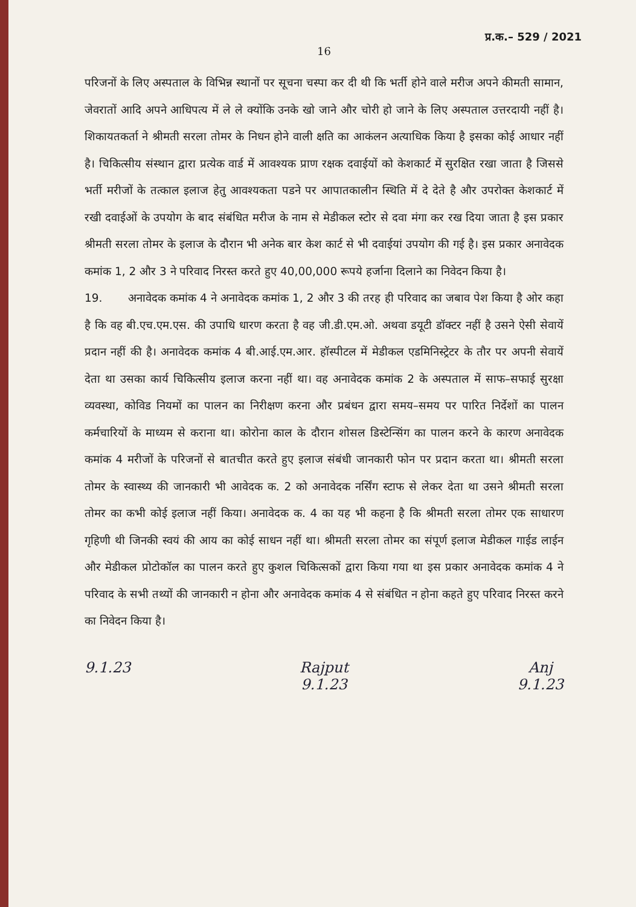प्र.क.– 529 / 2021
16
परिजनों के लिए अस्पताल के विभिन्न स्थानों पर सूचना चस्पा कर दी थी कि भर्ती होने वाले मरीज अपने कीमती सामान, जेवरातों आदि अपने आधिपत्य में ले ले क्योंकि उनके खो जाने और चोरी हो जाने के लिए अस्पताल उत्तरदायी नहीं है। शिकायतकर्ता ने श्रीमती सरला तोमर के निधन होने वाली क्षति का आकंलन अत्याधिक किया है इसका कोई आधार नहीं है। चिकित्सीय संस्थान द्वारा प्रत्येक वार्ड में आवश्यक प्राण रक्षक दवाईयों को केशकार्ट में सुरक्षित रखा जाता है जिससे भर्ती मरीजों के तत्काल इलाज हेतु आवश्यकता पडने पर आपातकालीन स्थिति में दे देते है और उपरोक्त केशकार्ट में रखी दवाईओं के उपयोग के बाद संबंधित मरीज के नाम से मेडीकल स्टोर से दवा मंगा कर रख दिया जाता है इस प्रकार श्रीमती सरला तोमर के इलाज के दौरान भी अनेक बार केश कार्ट से भी दवाईयां उपयोग की गई है। इस प्रकार अनावेदक कमांक 1, 2 और 3 ने परिवाद निरस्त करते हुए 40,00,000 रूपये हर्जाना दिलाने का निवेदन किया है।
19. अनावेदक कमांक 4 ने अनावेदक कमांक 1, 2 और 3 की तरह ही परिवाद का जबाव पेश किया है ओर कहा है कि वह बी.एच.एम.एस. की उपाधि धारण करता है वह जी.डी.एम.ओ. अथवा डयूटी डॉक्टर नहीं है उसने ऐसी सेवायें प्रदान नहीं की है। अनावेदक कमांक 4 बी.आई.एम.आर. हॉस्पीटल में मेडीकल एडमिनिस्ट्रेटर के तौर पर अपनी सेवायें देता था उसका कार्य चिकित्सीय इलाज करना नहीं था। वह अनावेदक कमांक 2 के अस्पताल में साफ–सफाई सुरक्षा व्यवस्था, कोविड नियमों का पालन का निरीक्षण करना और प्रबंधन द्वारा समय–समय पर पारित निर्देशों का पालन कर्मचारियों के माध्यम से कराना था। कोरोना काल के दौरान शोसल डिस्टेन्सिंग का पालन करने के कारण अनावेदक कमांक 4 मरीजों के परिजनों से बातचीत करते हुए इलाज संबंधी जानकारी फोन पर प्रदान करता था। श्रीमती सरला तोमर के स्वास्थ्य की जानकारी भी आवेदक क. 2 को अनावेदक नर्सिंग स्टाफ से लेकर देता था उसने श्रीमती सरला तोमर का कभी कोई इलाज नहीं किया। अनावेदक क. 4 का यह भी कहना है कि श्रीमती सरला तोमर एक साधारण गृहिणी थी जिनकी स्वयं की आय का कोई साधन नहीं था। श्रीमती सरला तोमर का संपूर्ण इलाज मेडीकल गाईड लाईन और मेडीकल प्रोटोकॉल का पालन करते हुए कुशल चिकित्सकों द्वारा किया गया था इस प्रकार अनावेदक कमांक 4 ने परिवाद के सभी तथ्यों की जानकारी न होना और अनावेदक कमांक 4 से संबंधित न होना कहते हुए परिवाद निरस्त करने का निवेदन किया है।
9.1.23 Rajput
9.1.23
Anj
9.1.23